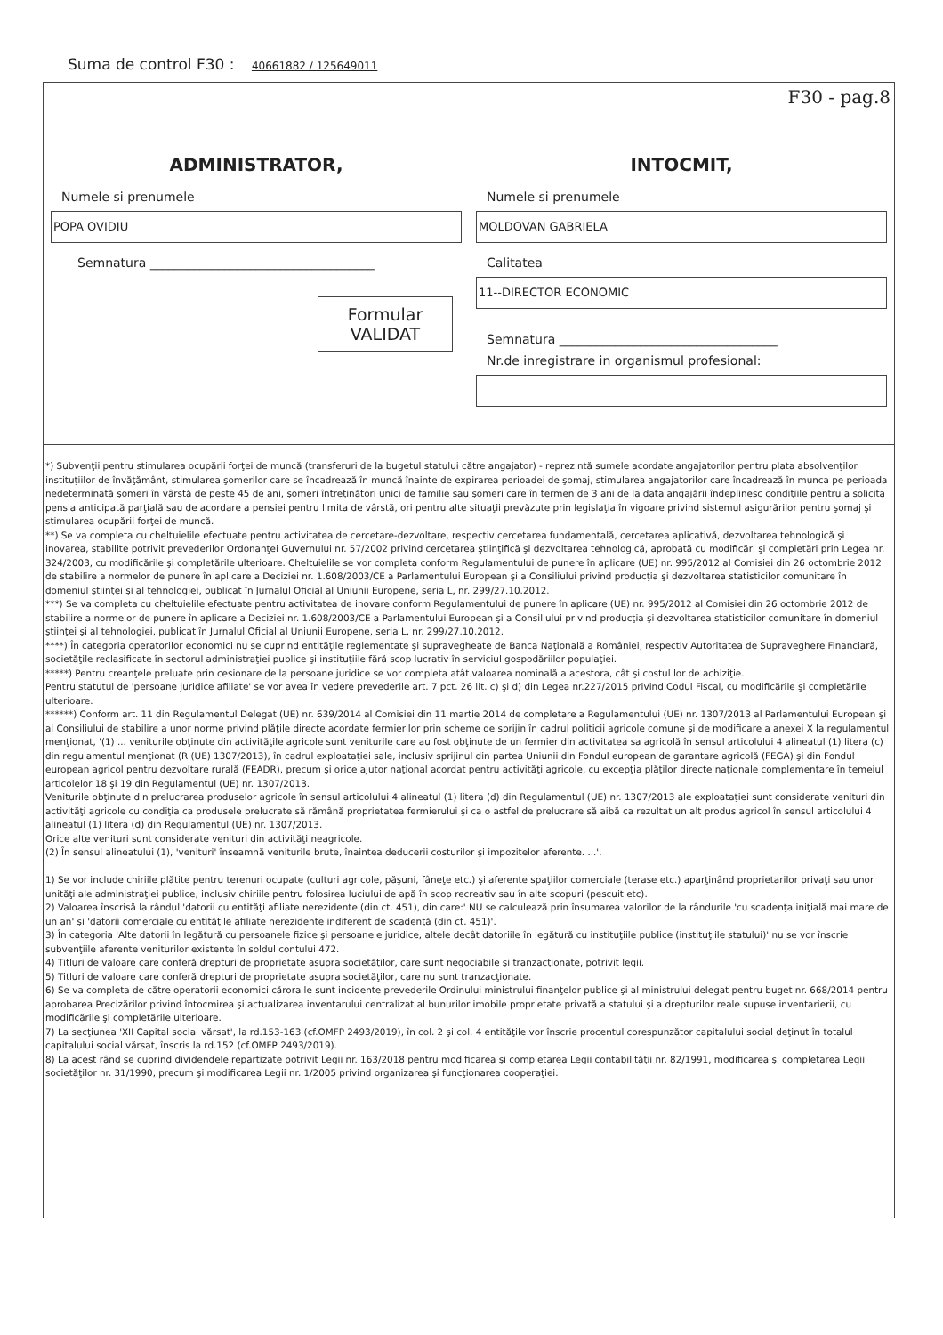Suma de control F30 : 40661882 / 125649011
F30 - pag.8
ADMINISTRATOR,
Numele si prenumele
POPA OVIDIU
Semnatura ____________________________________
Formular
VALIDAT
INTOCMIT,
Numele si prenumele
MOLDOVAN GABRIELA
Calitatea
11--DIRECTOR ECONOMIC
Semnatura ___________________________________
Nr.de inregistrare in organismul profesional:
*) Subvenţii pentru stimularea ocupării forţei de muncă (transferuri de la bugetul statului către angajator) - reprezintă sumele acordate angajatorilor pentru plata absolvenţilor instituţiilor de învăţământ, stimularea şomerilor care se încadrează în muncă înainte de expirarea perioadei de şomaj, stimularea angajatorilor care încadrează în munca pe perioada nedeterminată şomeri în vârstă de peste 45 de ani, şomeri întreţinători unici de familie sau şomeri care în termen de 3 ani de la data angajării îndeplinesc condiţiile pentru a solicita pensia anticipată parţială sau de acordare a pensiei pentru limita de vârstă, ori pentru alte situaţii prevăzute prin legislaţia în vigoare privind sistemul asigurărilor pentru şomaj şi stimularea ocupării forţei de muncă.
**) Se va completa cu cheltuielile efectuate pentru activitatea de cercetare-dezvoltare, respectiv cercetarea fundamentală, cercetarea aplicativă, dezvoltarea tehnologică şi inovarea, stabilite potrivit prevederilor Ordonanţei Guvernului nr. 57/2002 privind cercetarea ştiinţifică şi dezvoltarea tehnologică, aprobată cu modificări şi completări prin Legea nr. 324/2003, cu modificările şi completările ulterioare. Cheltuielile se vor completa conform Regulamentului de punere în aplicare (UE) nr. 995/2012 al Comisiei din 26 octombrie 2012 de stabilire a normelor de punere în aplicare a Deciziei nr. 1.608/2003/CE a Parlamentului European şi a Consiliului privind producţia şi dezvoltarea statisticilor comunitare în domeniul ştiinţei şi al tehnologiei, publicat în Jurnalul Oficial al Uniunii Europene, seria L, nr. 299/27.10.2012.
***) Se va completa cu cheltuielile efectuate pentru activitatea de inovare conform Regulamentului de punere în aplicare (UE) nr. 995/2012 al Comisiei din 26 octombrie 2012 de stabilire a normelor de punere în aplicare a Deciziei nr. 1.608/2003/CE a Parlamentului European şi a Consiliului privind producţia şi dezvoltarea statisticilor comunitare în domeniul ştiinţei şi al tehnologiei, publicat în Jurnalul Oficial al Uniunii Europene, seria L, nr. 299/27.10.2012.
****) În categoria operatorilor economici nu se cuprind entităţile reglementate şi supravegheate de Banca Naţională a României, respectiv Autoritatea de Supraveghere Financiară, societăţile reclasificate în sectorul administraţiei publice şi instituţiile fără scop lucrativ în serviciul gospodăriilor populaţiei.
*****) Pentru creanţele preluate prin cesionare de la persoane juridice se vor completa atât valoarea nominală a acestora, cât şi costul lor de achiziţie.
Pentru statutul de 'persoane juridice afiliate' se vor avea în vedere prevederile art. 7 pct. 26 lit. c) şi d) din Legea nr.227/2015 privind Codul Fiscal, cu modificările şi completările ulterioare.
******) Conform art. 11 din Regulamentul Delegat (UE) nr. 639/2014 al Comisiei din 11 martie 2014 de completare a Regulamentului (UE) nr. 1307/2013 al Parlamentului European şi al Consiliului de stabilire a unor norme privind plăţile directe acordate fermierilor prin scheme de sprijin în cadrul politicii agricole comune şi de modificare a anexei X la regulamentul menţionat, '(1) ... veniturile obţinute din activităţile agricole sunt veniturile care au fost obţinute de un fermier din activitatea sa agricolă în sensul articolului 4 alineatul (1) litera (c) din regulamentul menţionat (R (UE) 1307/2013), în cadrul exploataţiei sale, inclusiv sprijinul din partea Uniunii din Fondul european de garantare agricolă (FEGA) şi din Fondul european agricol pentru dezvoltare rurală (FEADR), precum şi orice ajutor naţional acordat pentru activităţi agricole, cu excepţia plăţilor directe naţionale complementare în temeiul articolelor 18 şi 19 din Regulamentul (UE) nr. 1307/2013.
Veniturile obţinute din prelucrarea produselor agricole în sensul articolului 4 alineatul (1) litera (d) din Regulamentul (UE) nr. 1307/2013 ale exploataţiei sunt considerate venituri din activităţi agricole cu condiţia ca produsele prelucrate să rămână proprietatea fermierului şi ca o astfel de prelucrare să aibă ca rezultat un alt produs agricol în sensul articolului 4 alineatul (1) litera (d) din Regulamentul (UE) nr. 1307/2013.
Orice alte venituri sunt considerate venituri din activităţi neagricole.
(2) În sensul alineatului (1), 'venituri' înseamnă veniturile brute, înaintea deducerii costurilor şi impozitelor aferente. ...'.
1) Se vor include chiriile plătite pentru terenuri ocupate (culturi agricole, păşuni, fâneţe etc.) şi aferente spaţiilor comerciale (terase etc.) aparţinând proprietarilor privaţi sau unor unităţi ale administraţiei publice, inclusiv chiriile pentru folosirea luciului de apă în scop recreativ sau în alte scopuri (pescuit etc).
2) Valoarea înscrisă la rândul 'datorii cu entităţi afiliate nerezidente (din ct. 451), din care:' NU se calculează prin însumarea valorilor de la rândurile 'cu scadenţa iniţială mai mare de un an' şi 'datorii comerciale cu entităţile afiliate nerezidente indiferent de scadenţă (din ct. 451)'.
3) În categoria 'Alte datorii în legătură cu persoanele fizice şi persoanele juridice, altele decât datoriile în legătură cu instituţiile publice (instituţiile statului)' nu se vor înscrie subvenţiile aferente veniturilor existente în soldul contului 472.
4) Titluri de valoare care conferă drepturi de proprietate asupra societăţilor, care sunt negociabile şi tranzacţionate, potrivit legii.
5) Titluri de valoare care conferă drepturi de proprietate asupra societăţilor, care nu sunt tranzacţionate.
6) Se va completa de către operatorii economici cărora le sunt incidente prevederile Ordinului ministrului finanţelor publice şi al ministrului delegat pentru buget nr. 668/2014 pentru aprobarea Precizărilor privind întocmirea şi actualizarea inventarului centralizat al bunurilor imobile proprietate privată a statului şi a drepturilor reale supuse inventarierii, cu modificările şi completările ulterioare.
7) La secţiunea 'XII Capital social vărsat', la rd.153-163 (cf.OMFP 2493/2019), în col. 2 şi col. 4 entităţile vor înscrie procentul corespunzător capitalului social deţinut în totalul capitalului social vărsat, înscris la rd.152 (cf.OMFP 2493/2019).
8) La acest rând se cuprind dividendele repartizate potrivit Legii nr. 163/2018 pentru modificarea şi completarea Legii contabilităţii nr. 82/1991, modificarea şi completarea Legii societăţilor nr. 31/1990, precum şi modificarea Legii nr. 1/2005 privind organizarea şi funcţionarea cooperaţiei.